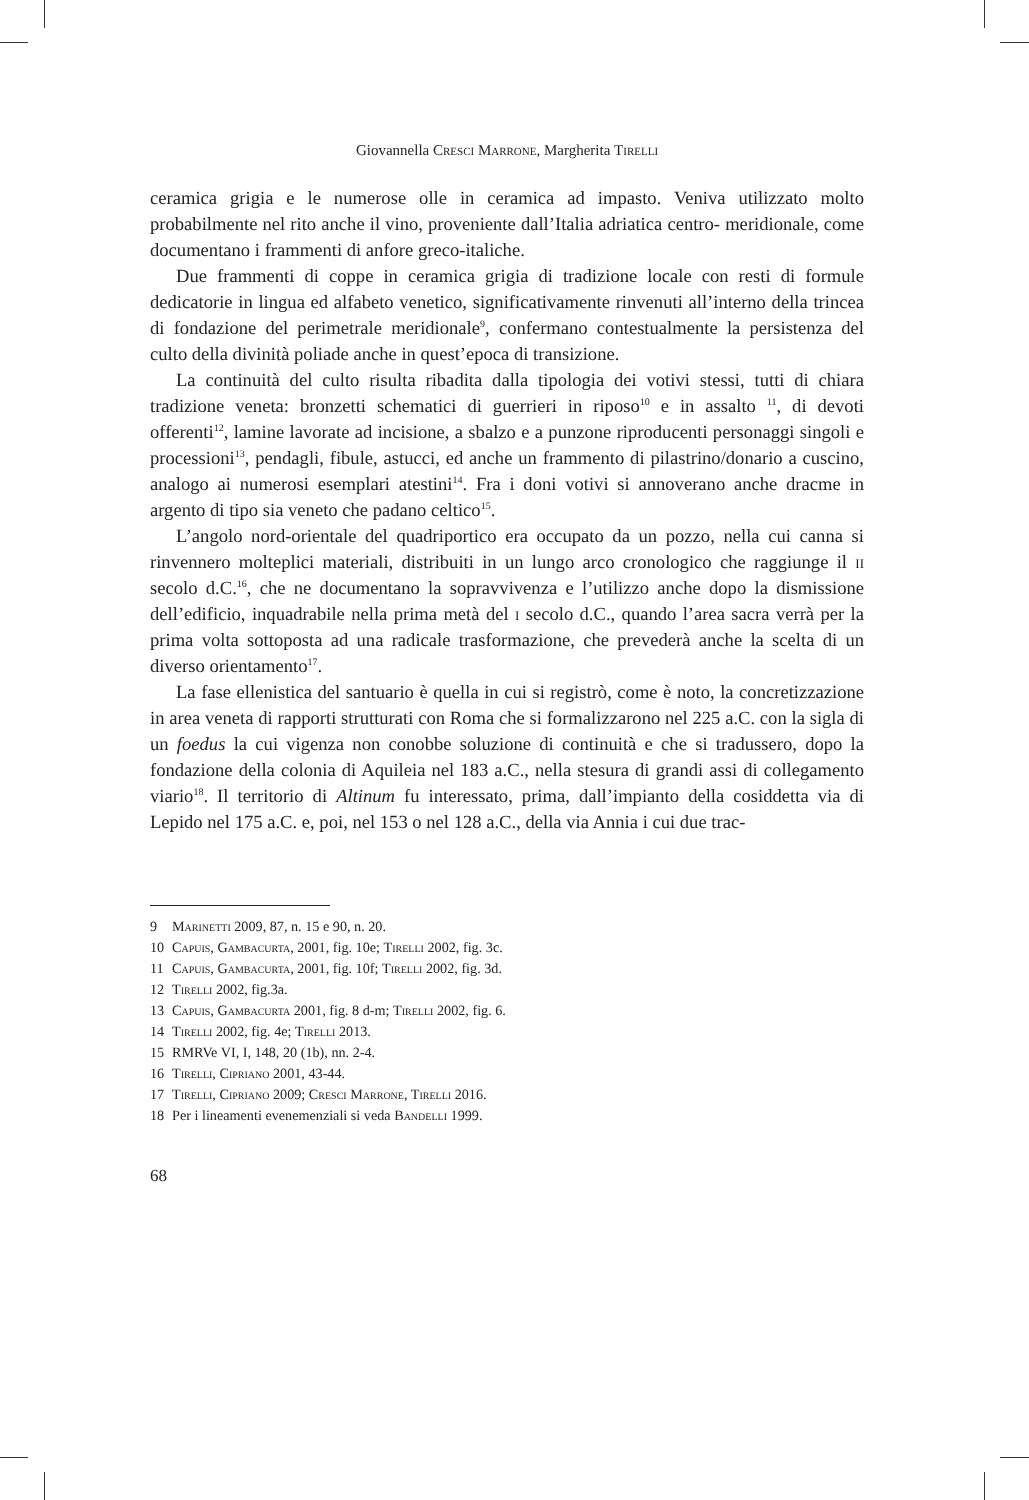Giovannella Cresci Marrone, Margherita Tirelli
ceramica grigia e le numerose olle in ceramica ad impasto. Veniva utilizzato molto probabilmente nel rito anche il vino, proveniente dall’Italia adriatica centro- meridionale, come documentano i frammenti di anfore greco-italiche.
Due frammenti di coppe in ceramica grigia di tradizione locale con resti di formule dedicatorie in lingua ed alfabeto venetico, significativamente rinvenuti all’interno della trincea di fondazione del perimetrale meridionale<sup>9</sup>, confermano contestualmente la persistenza del culto della divinità poliade anche in quest’epoca di transizione.
La continuità del culto risulta ribadita dalla tipologia dei votivi stessi, tutti di chiara tradizione veneta: bronzetti schematici di guerrieri in riposo<sup>10</sup> e in assalto <sup>11</sup>, di devoti offerenti<sup>12</sup>, lamine lavorate ad incisione, a sbalzo e a punzone riproducenti personaggi singoli e processioni<sup>13</sup>, pendagli, fibule, astucci, ed anche un frammento di pilastrino/donario a cuscino, analogo ai numerosi esemplari atestini<sup>14</sup>. Fra i doni votivi si annoverano anche dracme in argento di tipo sia veneto che padano celtico<sup>15</sup>.
L’angolo nord-orientale del quadriportico era occupato da un pozzo, nella cui canna si rinvennero molteplici materiali, distribuiti in un lungo arco cronologico che raggiunge il ii secolo d.C.<sup>16</sup>, che ne documentano la sopravvivenza e l’utilizzo anche dopo la dismissione dell’edificio, inquadrabile nella prima metà del i secolo d.C., quando l’area sacra verrà per la prima volta sottoposta ad una radicale trasformazione, che prevederà anche la scelta di un diverso orientamento<sup>17</sup>.
La fase ellenistica del santuario è quella in cui si registrò, come è noto, la concretizzazione in area veneta di rapporti strutturati con Roma che si formalizzarono nel 225 a.C. con la sigla di un foedus la cui vigenza non conobbe soluzione di continuità e che si tradussero, dopo la fondazione della colonia di Aquileia nel 183 a.C., nella stesura di grandi assi di collegamento viario<sup>18</sup>. Il territorio di Altinum fu interessato, prima, dall’impianto della cosiddetta via di Lepido nel 175 a.C. e, poi, nel 153 o nel 128 a.C., della via Annia i cui due trac-
9 Marinetti 2009, 87, n. 15 e 90, n. 20.
10 Capuis, Gambacurta, 2001, fig. 10e; Tirelli 2002, fig. 3c.
11 Capuis, Gambacurta, 2001, fig. 10f; Tirelli 2002, fig. 3d.
12 Tirelli 2002, fig.3a.
13 Capuis, Gambacurta 2001, fig. 8 d-m; Tirelli 2002, fig. 6.
14 Tirelli 2002, fig. 4e; Tirelli 2013.
15 RMRVe VI, I, 148, 20 (1b), nn. 2-4.
16 Tirelli, Cipriano 2001, 43-44.
17 Tirelli, Cipriano 2009; Cresci Marrone, Tirelli 2016.
18 Per i lineamenti evenemenziali si veda Bandelli 1999.
68